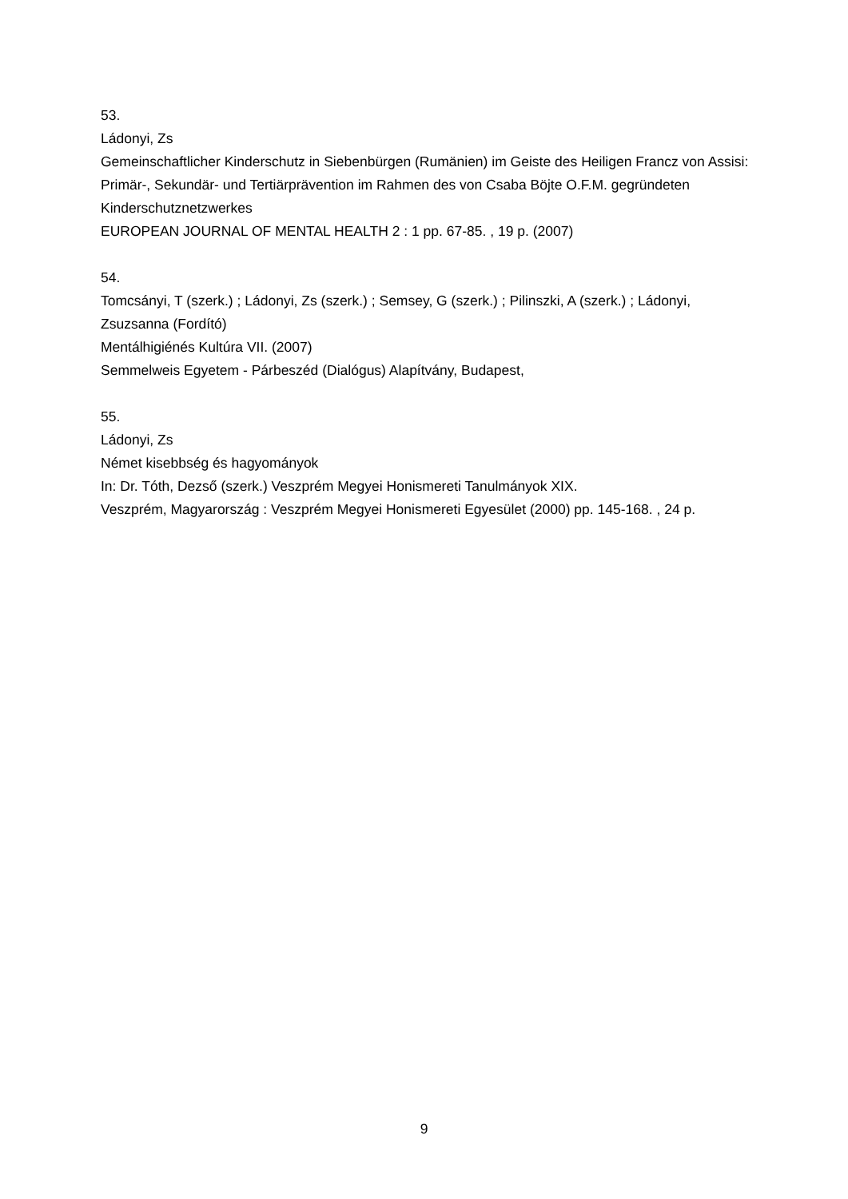53.
Ládonyi, Zs
Gemeinschaftlicher Kinderschutz in Siebenbürgen (Rumänien) im Geiste des Heiligen Francz von Assisi: Primär-, Sekundär- und Tertiärprävention im Rahmen des von Csaba Böjte O.F.M. gegründeten Kinderschutznetzwerkes
EUROPEAN JOURNAL OF MENTAL HEALTH 2 : 1 pp. 67-85. , 19 p. (2007)
54.
Tomcsányi, T (szerk.) ; Ládonyi, Zs (szerk.) ; Semsey, G (szerk.) ; Pilinszki, A (szerk.) ; Ládonyi, Zsuzsanna (Fordító)
Mentálhigiénés Kultúra VII. (2007)
Semmelweis Egyetem - Párbeszéd (Dialógus) Alapítvány, Budapest,
55.
Ládonyi, Zs
Német kisebbség és hagyományok
In: Dr. Tóth, Dezső (szerk.) Veszprém Megyei Honismereti Tanulmányok XIX.
Veszprém, Magyarország : Veszprém Megyei Honismereti Egyesület (2000) pp. 145-168. , 24 p.
9